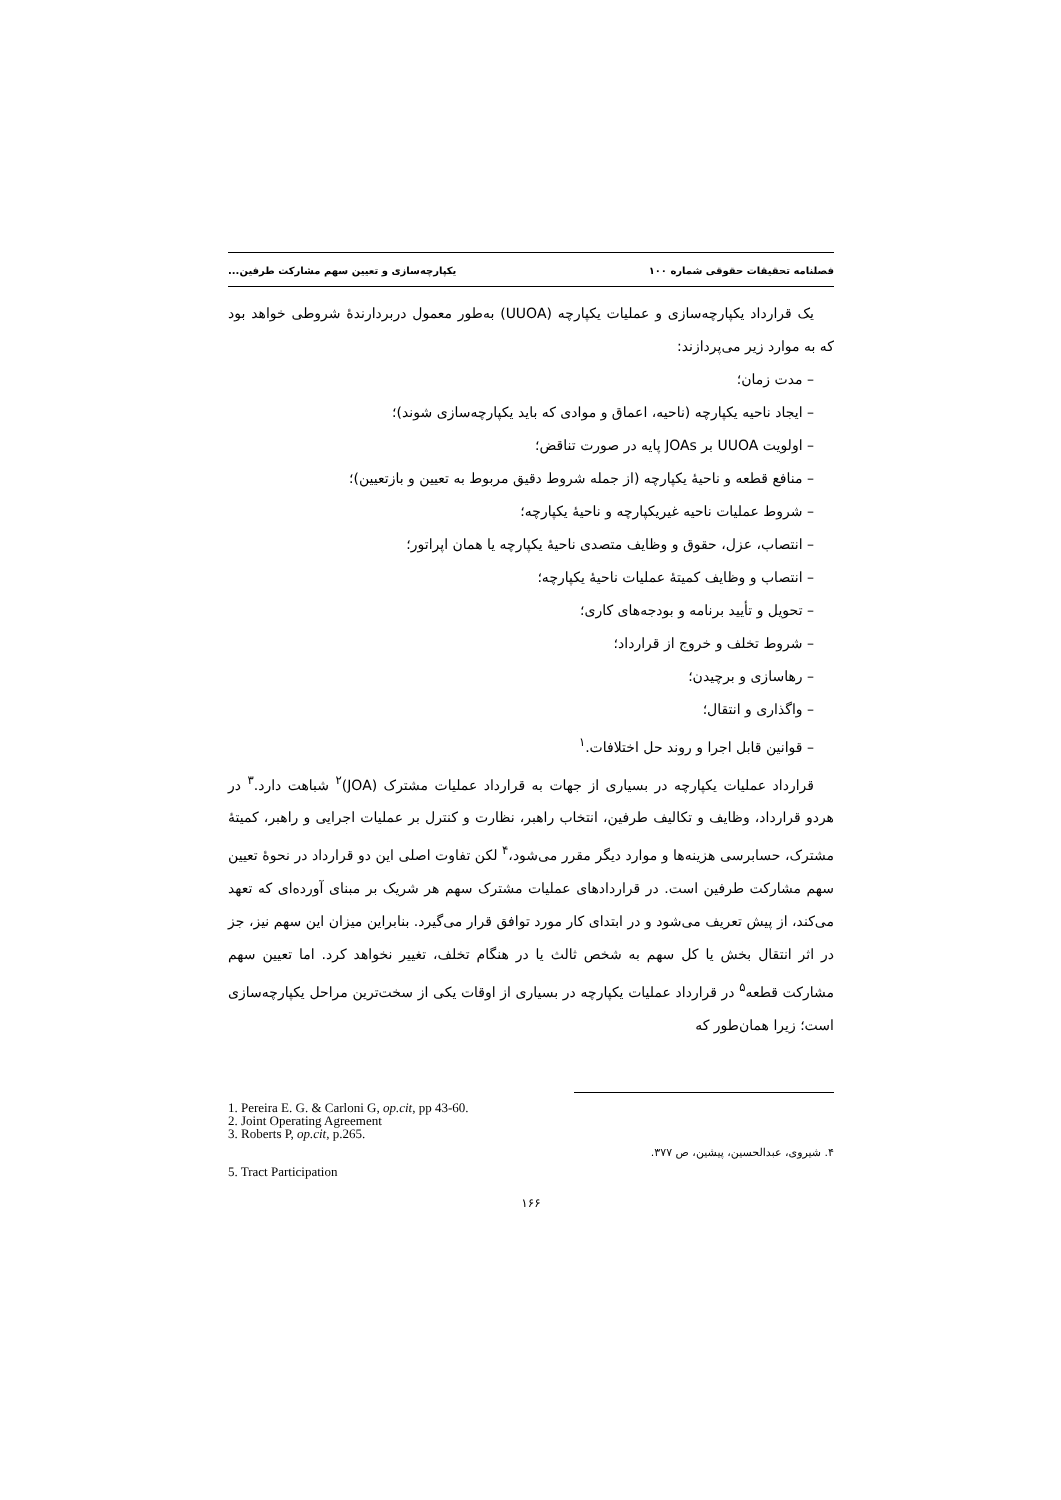فصلنامه تحقیقات حقوقی شماره ۱۰۰ یکپارچه‌سازی و تعیین سهم مشارکت طرفین...
یک قرارداد یکپارچه‌سازی و عملیات یکپارچه (UUOA) به‌طور معمول دربردارندهٔ شروطی خواهد بود که به موارد زیر می‌پردازند:
– مدت زمان؛
– ایجاد ناحیه یکپارچه (ناحیه، اعماق و موادی که باید یکپارچه‌سازی شوند)؛
– اولویت UUOA بر JOAs پایه در صورت تناقض؛
– منافع قطعه و ناحیهٔ یکپارچه (از جمله شروط دقیق مربوط به تعیین و بازتعیین)؛
– شروط عملیات ناحیه غیریکپارچه و ناحیهٔ یکپارچه؛
– انتصاب، عزل، حقوق و وظایف متصدی ناحیهٔ یکپارچه یا همان اپراتور؛
– انتصاب و وظایف کمیتهٔ عملیات ناحیهٔ یکپارچه؛
– تحویل و تأیید برنامه و بودجه‌های کاری؛
– شروط تخلف و خروج از قرارداد؛
– رهاسازی و برچیدن؛
– واگذاری و انتقال؛
– قوانین قابل اجرا و روند حل اختلافات.<sup>۱</sup>
قرارداد عملیات یکپارچه در بسیاری از جهات به قرارداد عملیات مشترک (JOA)<sup>۲</sup> شباهت دارد.<sup>۳</sup> در هردو قرارداد، وظایف و تکالیف طرفین، انتخاب راهبر، نظارت و کنترل بر عملیات اجرایی و راهبر، کمیتهٔ مشترک، حسابرسی هزینه‌ها و موارد دیگر مقرر می‌شود،<sup>۴</sup> لکن تفاوت اصلی این دو قرارداد در نحوهٔ تعیین سهم مشارکت طرفین است. در قراردادهای عملیات مشترک سهم هر شریک بر مبنای آورده‌ای که تعهد می‌کند، از پیش تعریف می‌شود و در ابتدای کار مورد توافق قرار می‌گیرد. بنابراین میزان این سهم نیز، جز در اثر انتقال بخش یا کل سهم به شخص ثالث یا در هنگام تخلف، تغییر نخواهد کرد. اما تعیین سهم مشارکت قطعه<sup>۵</sup> در قرارداد عملیات یکپارچه در بسیاری از اوقات یکی از سخت‌ترین مراحل یکپارچه‌سازی است؛ زیرا همان‌طور که
1. Pereira E. G. & Carloni G, op.cit, pp 43-60.
2. Joint Operating Agreement
3. Roberts P, op.cit, p.265.
۴. شیروی، عبدالحسین، پیشین، ص ۳۷۷.
5. Tract Participation
۱۶۶